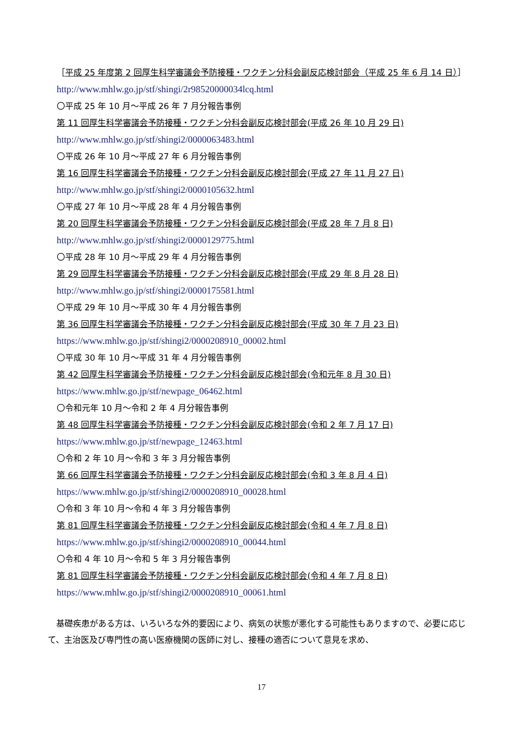［平成 25 年度第 2 回厚生科学審議会予防接種・ワクチン分科会副反応検討部会（平成 25 年 6 月 14 日）］
http://www.mhlw.go.jp/stf/shingi/2r98520000034lcq.html
〇平成 25 年 10 月～平成 26 年 7 月分報告事例
第 11 回厚生科学審議会予防接種・ワクチン分科会副反応検討部会(平成 26 年 10 月 29 日)
http://www.mhlw.go.jp/stf/shingi2/0000063483.html
〇平成 26 年 10 月～平成 27 年 6 月分報告事例
第 16 回厚生科学審議会予防接種・ワクチン分科会副反応検討部会(平成 27 年 11 月 27 日)
http://www.mhlw.go.jp/stf/shingi2/0000105632.html
〇平成 27 年 10 月～平成 28 年 4 月分報告事例
第 20 回厚生科学審議会予防接種・ワクチン分科会副反応検討部会(平成 28 年 7 月 8 日)
http://www.mhlw.go.jp/stf/shingi2/0000129775.html
〇平成 28 年 10 月～平成 29 年 4 月分報告事例
第 29 回厚生科学審議会予防接種・ワクチン分科会副反応検討部会(平成 29 年 8 月 28 日)
http://www.mhlw.go.jp/stf/shingi2/0000175581.html
〇平成 29 年 10 月～平成 30 年 4 月分報告事例
第 36 回厚生科学審議会予防接種・ワクチン分科会副反応検討部会(平成 30 年 7 月 23 日)
https://www.mhlw.go.jp/stf/shingi2/0000208910_00002.html
〇平成 30 年 10 月～平成 31 年 4 月分報告事例
第 42 回厚生科学審議会予防接種・ワクチン分科会副反応検討部会(令和元年 8 月 30 日)
https://www.mhlw.go.jp/stf/newpage_06462.html
〇令和元年 10 月～令和 2 年 4 月分報告事例
第 48 回厚生科学審議会予防接種・ワクチン分科会副反応検討部会(令和 2 年 7 月 17 日)
https://www.mhlw.go.jp/stf/newpage_12463.html
〇令和 2 年 10 月～令和 3 年 3 月分報告事例
第 66 回厚生科学審議会予防接種・ワクチン分科会副反応検討部会(令和 3 年 8 月 4 日)
https://www.mhlw.go.jp/stf/shingi2/0000208910_00028.html
〇令和 3 年 10 月～令和 4 年 3 月分報告事例
第 81 回厚生科学審議会予防接種・ワクチン分科会副反応検討部会(令和 4 年 7 月 8 日)
https://www.mhlw.go.jp/stf/shingi2/0000208910_00044.html
〇令和 4 年 10 月～令和 5 年 3 月分報告事例
第 81 回厚生科学審議会予防接種・ワクチン分科会副反応検討部会(令和 4 年 7 月 8 日)
https://www.mhlw.go.jp/stf/shingi2/0000208910_00061.html
基礎疾患がある方は、いろいろな外的要因により、病気の状態が悪化する可能性もありますので、必要に応じて、主治医及び専門性の高い医療機関の医師に対し、接種の適否について意見を求め、
17